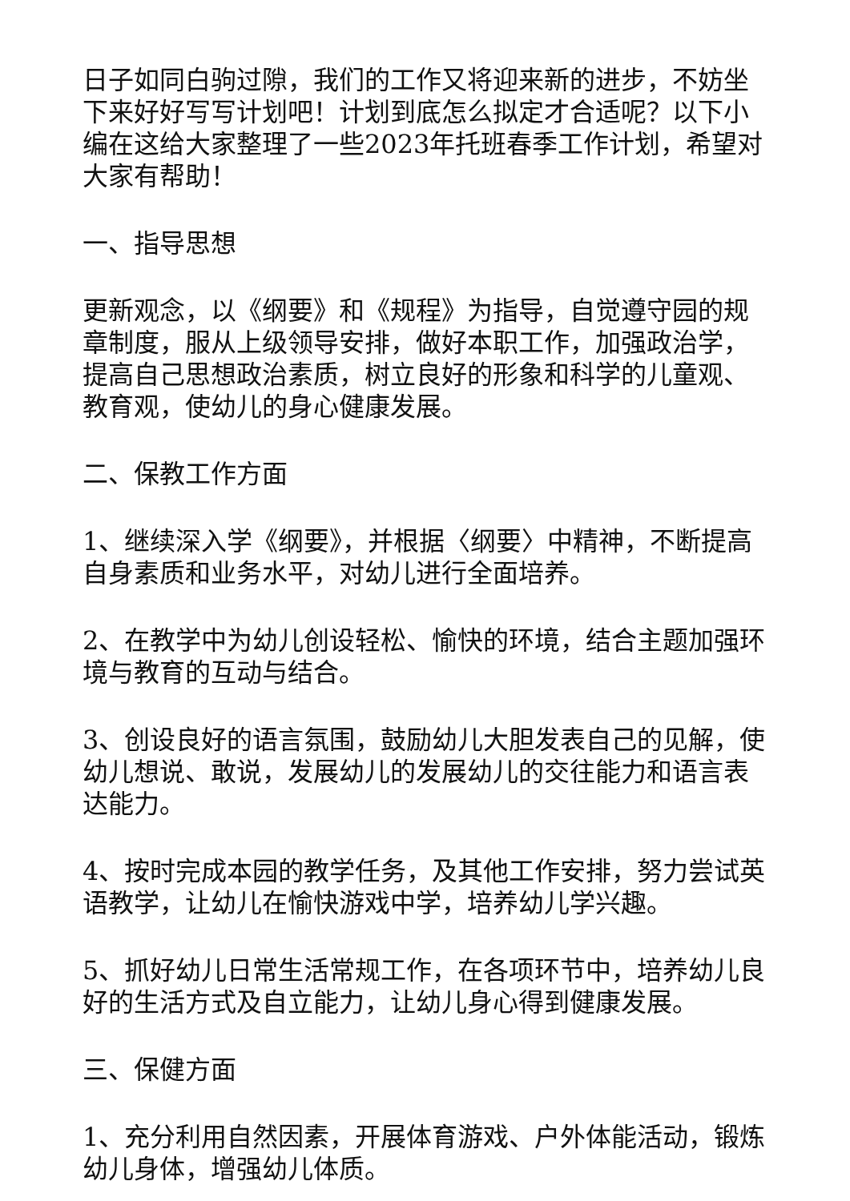日子如同白驹过隙，我们的工作又将迎来新的进步，不妨坐下来好好写写计划吧！计划到底怎么拟定才合适呢？以下小编在这给大家整理了一些2023年托班春季工作计划，希望对大家有帮助！
一、指导思想
更新观念，以《纲要》和《规程》为指导，自觉遵守园的规章制度，服从上级领导安排，做好本职工作，加强政治学，提高自己思想政治素质，树立良好的形象和科学的儿童观、教育观，使幼儿的身心健康发展。
二、保教工作方面
1、继续深入学《纲要》，并根据〈纲要〉中精神，不断提高自身素质和业务水平，对幼儿进行全面培养。
2、在教学中为幼儿创设轻松、愉快的环境，结合主题加强环境与教育的互动与结合。
3、创设良好的语言氛围，鼓励幼儿大胆发表自己的见解，使幼儿想说、敢说，发展幼儿的发展幼儿的交往能力和语言表达能力。
4、按时完成本园的教学任务，及其他工作安排，努力尝试英语教学，让幼儿在愉快游戏中学，培养幼儿学兴趣。
5、抓好幼儿日常生活常规工作，在各项环节中，培养幼儿良好的生活方式及自立能力，让幼儿身心得到健康发展。
三、保健方面
1、充分利用自然因素，开展体育游戏、户外体能活动，锻炼幼儿身体，增强幼儿体质。